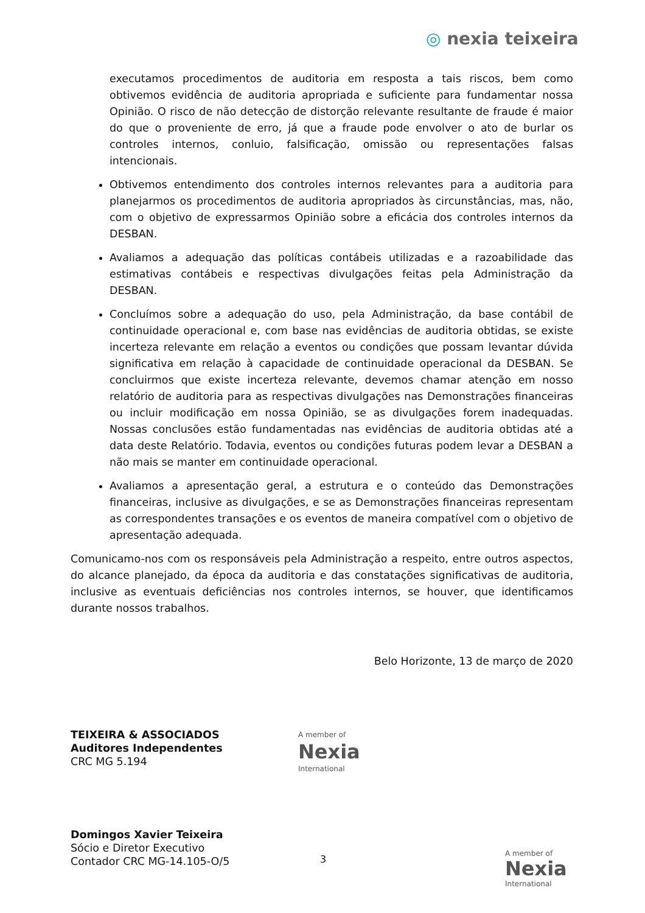◎ nexia teixeira
executamos procedimentos de auditoria em resposta a tais riscos, bem como obtivemos evidência de auditoria apropriada e suficiente para fundamentar nossa Opinião. O risco de não detecção de distorção relevante resultante de fraude é maior do que o proveniente de erro, já que a fraude pode envolver o ato de burlar os controles internos, conluio, falsificação, omissão ou representações falsas intencionais.
Obtivemos entendimento dos controles internos relevantes para a auditoria para planejarmos os procedimentos de auditoria apropriados às circunstâncias, mas, não, com o objetivo de expressarmos Opinião sobre a eficácia dos controles internos da DESBAN.
Avaliamos a adequação das políticas contábeis utilizadas e a razoabilidade das estimativas contábeis e respectivas divulgações feitas pela Administração da DESBAN.
Concluímos sobre a adequação do uso, pela Administração, da base contábil de continuidade operacional e, com base nas evidências de auditoria obtidas, se existe incerteza relevante em relação a eventos ou condições que possam levantar dúvida significativa em relação à capacidade de continuidade operacional da DESBAN. Se concluirmos que existe incerteza relevante, devemos chamar atenção em nosso relatório de auditoria para as respectivas divulgações nas Demonstrações financeiras ou incluir modificação em nossa Opinião, se as divulgações forem inadequadas. Nossas conclusões estão fundamentadas nas evidências de auditoria obtidas até a data deste Relatório. Todavia, eventos ou condições futuras podem levar a DESBAN a não mais se manter em continuidade operacional.
Avaliamos a apresentação geral, a estrutura e o conteúdo das Demonstrações financeiras, inclusive as divulgações, e se as Demonstrações financeiras representam as correspondentes transações e os eventos de maneira compatível com o objetivo de apresentação adequada.
Comunicamo-nos com os responsáveis pela Administração a respeito, entre outros aspectos, do alcance planejado, da época da auditoria e das constatações significativas de auditoria, inclusive as eventuais deficiências nos controles internos, se houver, que identificamos durante nossos trabalhos.
Belo Horizonte, 13 de março de 2020
TEIXEIRA & ASSOCIADOS
Auditores Independentes
CRC MG 5.194
A member of
Nexia
International
Domingos Xavier Teixeira
Sócio e Diretor Executivo
Contador CRC MG-14.105-O/5
3 A member of
Nexia
International